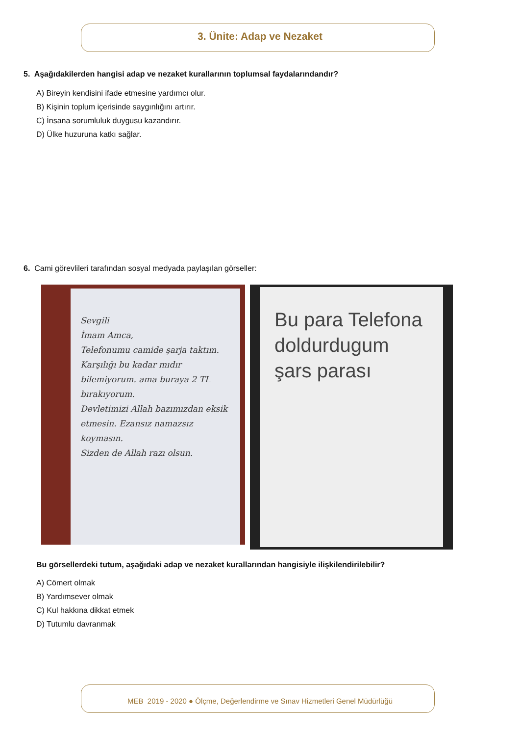3. Ünite: Adap ve Nezaket
5. Aşağıdakilerden hangisi adap ve nezaket kurallarının toplumsal faydalarındandır?
A) Bireyin kendisini ifade etmesine yardımcı olur.
B) Kişinin toplum içerisinde saygınlığını artırır.
C) İnsana sorumluluk duygusu kazandırır.
D) Ülke huzuruna katkı sağlar.
6. Cami görevlileri tarafından sosyal medyada paylaşılan görseller:
Sevgili
İmam Amca,
Telefonumu camide şarja taktım.
Karşılığı bu kadar mıdır bilemiyorum. ama buraya 2 TL bırakıyorum.
Devletimizi Allah bazımızdan eksik etmesin. Ezansız namazsız koymasın.
Sizden de Allah razı olsun.
Bu para Telefona doldurdugum şars parası
Bu görsellerdeki tutum, aşağıdaki adap ve nezaket kurallarından hangisiyle ilişkilendirilebilir?
A) Cömert olmak
B) Yardımsever olmak
C) Kul hakkına dikkat etmek
D) Tutumlu davranmak
MEB 2019 - 2020 ● Ölçme, Değerlendirme ve Sınav Hizmetleri Genel Müdürlüğü